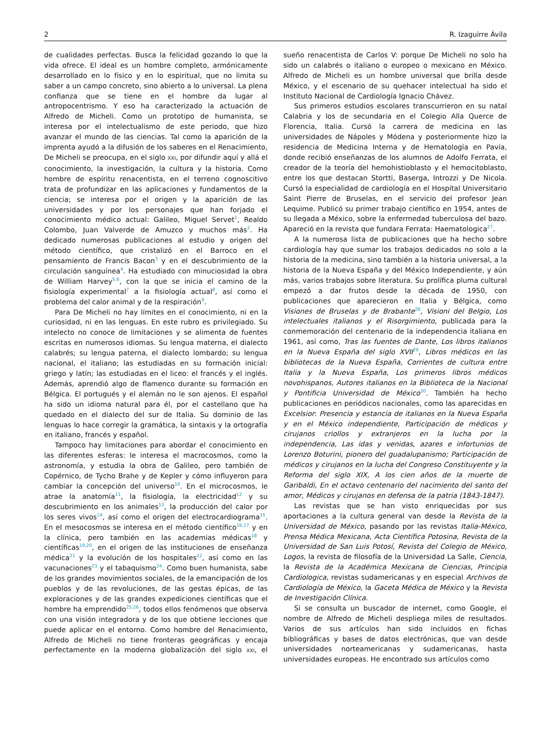2 R. Izaguirre Ávila
de cualidades perfectas. Busca la felicidad gozando lo que la vida ofrece. El ideal es un hombre completo, armónicamente desarrollado en lo físico y en lo espiritual, que no limita su saber a un campo concreto, sino abierto a lo universal. La plena confianza que se tiene en el hombre da lugar al antropocentrismo. Y eso ha caracterizado la actuación de Alfredo de Micheli. Como un prototipo de humanista, se interesa por el intelectualismo de este periodo, que hizo avanzar el mundo de las ciencias. Tal como la aparición de la imprenta ayudó a la difusión de los saberes en el Renacimiento, De Micheli se preocupa, en el siglo XXI, por difundir aquí y allá el conocimiento, la investigación, la cultura y la historia. Como hombre de espíritu renacentista, en el terreno cognoscitivo trata de profundizar en las aplicaciones y fundamentos de la ciencia; se interesa por el origen y la aparición de las universidades y por los personajes que han forjado el conocimiento médico actual: Galileo, Miguel Servet<sup>1</sup>, Realdo Colombo, Juan Valverde de Amuzco y muchos más<sup>2</sup>. Ha dedicado numerosas publicaciones al estudio y origen del método científico, que cristalizó en el Barroco en el pensamiento de Francis Bacon<sup>3</sup> y en el descubrimiento de la circulación sanguínea<sup>4</sup>. Ha estudiado con minuciosidad la obra de William Harvey<sup>5,6</sup>, con la que se inicia el camino de la fisiología experimental<sup>7</sup> a la fisiología actual<sup>8</sup>, así como el problema del calor animal y de la respiración<sup>9</sup>.
Para De Micheli no hay límites en el conocimiento, ni en la curiosidad, ni en las lenguas. En este rubro es privilegiado. Su intelecto no conoce de limitaciones y se alimenta de fuentes escritas en numerosos idiomas. Su lengua materna, el dialecto calabrés; su lengua paterna, el dialecto lombardo; su lengua nacional, el italiano; las estudiadas en su formación inicial: griego y latín; las estudiadas en el liceo: el francés y el inglés. Además, aprendió algo de flamenco durante su formación en Bélgica. El portugués y el alemán no le son ajenos. El español ha sido un idioma natural para él, por el castellano que ha quedado en el dialecto del sur de Italia. Su dominio de las lenguas lo hace corregir la gramática, la sintaxis y la ortografía en italiano, francés y español.
Tampoco hay limitaciones para abordar el conocimiento en las diferentes esferas: le interesa el macrocosmos, como la astronomía, y estudia la obra de Galileo, pero también de Copérnico, de Tycho Brahe y de Kepler y cómo influyeron para cambiar la concepción del universo<sup>10</sup>. En el microcosmos, le atrae la anatomía<sup>11</sup>, la fisiología, la electricidad<sup>12</sup> y su descubrimiento en los animales<sup>13</sup>, la producción del calor por los seres vivos<sup>14</sup>, así como el origen del electrocardiograma<sup>15</sup>. En el mesocosmos se interesa en el método científico<sup>16,17</sup> y en la clínica, pero también en las academias médicas<sup>18</sup> y científicas<sup>19,20</sup>, en el origen de las instituciones de enseñanza médica<sup>21</sup> y la evolución de los hospitales<sup>22</sup>, así como en las vacunaciones<sup>23</sup> y el tabaquismo<sup>24</sup>. Como buen humanista, sabe de los grandes movimientos sociales, de la emancipación de los pueblos y de las revoluciones, de las gestas épicas, de las exploraciones y de las grandes expediciones científicas que el hombre ha emprendido<sup>25,26</sup>, todos ellos fenómenos que observa con una visión integradora y de los que obtiene lecciones que puede aplicar en el entorno. Como hombre del Renacimiento, Alfredo de Micheli no tiene fronteras geográficas y encaja perfectamente en la moderna globalización del siglo XXI, el sueño renacentista de Carlos V: porque De Micheli no solo ha sido un calabrés o italiano o europeo o mexicano en México. Alfredo de Micheli es un hombre universal que brilla desde México, y el escenario de su quehacer intelectual ha sido el Instituto Nacional de Cardiología Ignacio Chávez.
Sus primeros estudios escolares transcurrieron en su natal Calabria y los de secundaria en el Colegio Alla Querce de Florencia, Italia. Cursó la carrera de medicina en las universidades de Nápoles y Módena y posteriormente hizo la residencia de Medicina Interna y de Hematología en Pavía, donde recibió enseñanzas de los alumnos de Adolfo Ferrata, el creador de la teoría del hemohistioblasto y el hemocitoblasto, entre los que destacan Stortti, Baserga, Introzzi y De Nicola. Cursó la especialidad de cardiología en el Hospital Universitario Saint Pierre de Bruselas, en el servicio del profesor Jean Lequime. Publicó su primer trabajo científico en 1954, antes de su llegada a México, sobre la enfermedad tuberculosa del bazo. Apareció en la revista que fundara Ferrata: Haematologica<sup>27</sup>.
A la numerosa lista de publicaciones que ha hecho sobre cardiología hay que sumar los trabajos dedicados no solo a la historia de la medicina, sino también a la historia universal, a la historia de la Nueva España y del México Independiente, y aún más, varios trabajos sobre literatura. Su prolífica pluma cultural empezó a dar frutos desde la década de 1950, con publicaciones que aparecieron en Italia y Bélgica, como Visiones de Bruselas y de Brabante<sup>28</sup>, Visioni del Belgio, Los intelectuales italianos y el Risorgimiento, publicada para la conmemoración del centenario de la independencia italiana en 1961, así como, Tras las fuentes de Dante, Los libros italianos en la Nueva España del siglo XVII<sup>29</sup>, Libros médicos en las bibliotecas de la Nueva España, Corrientes de cultura entre Italia y la Nueva España, Los primeros libros médicos novohispanos, Autores italianos en la Biblioteca de la Nacional y Pontificia Universidad de México<sup>30</sup>. También ha hecho publicaciones en periódicos nacionales, como las aparecidas en Excelsior: Presencia y estancia de italianos en la Nueva España y en el México independiente, Participación de médicos y cirujanos criollos y extranjeros en la lucha por la independencia, Las idas y venidas, azares e infortunios de Lorenzo Boturini, pionero del guadalupanismo; Participación de médicos y cirujanos en la lucha del Congreso Constituyente y la Reforma del siglo XIX, A los cien años de la muerte de Garibaldi, En el octavo centenario del nacimiento del santo del amor, Médicos y cirujanos en defensa de la patria (1843-1847).
Las revistas que se han visto enriquecidas por sus aportaciones a la cultura general van desde la Revista de la Universidad de México, pasando por las revistas Italia-México, Prensa Médica Mexicana, Acta Científica Potosina, Revista de la Universidad de San Luis Potosí, Revista del Colegio de México, Logos, la revista de filosofía de la Universidad La Salle, Ciencia, la Revista de la Académica Mexicana de Ciencias, Principia Cardiologica, revistas sudamericanas y en especial Archivos de Cardiología de México, la Gaceta Médica de México y la Revista de Investigación Clínica.
Si se consulta un buscador de internet, como Google, el nombre de Alfredo de Micheli despliega miles de resultados. Varios de sus artículos han sido incluidos en fichas bibliográficas y bases de datos electrónicas, que van desde universidades norteamericanas y sudamericanas, hasta universidades europeas. He encontrado sus artículos como